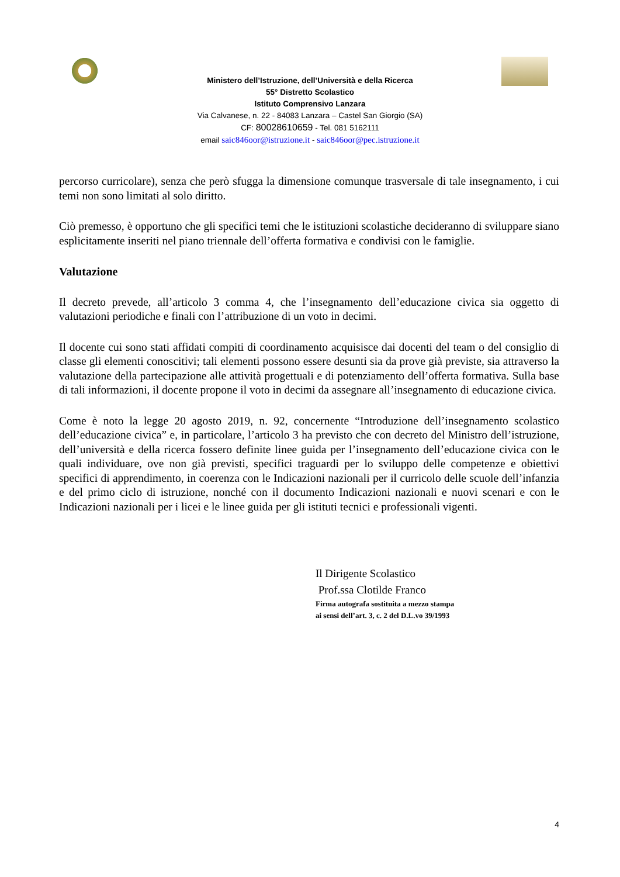Ministero dell’Istruzione, dell’Università e della Ricerca
55° Distretto Scolastico
Istituto Comprensivo Lanzara
Via Calvanese, n. 22 - 84083 Lanzara – Castel San Giorgio (SA)
CF: 80028610659 - Tel. 081 5162111
email saic846oor@istruzione.it - saic846oor@pec.istruzione.it
percorso curricolare), senza che però sfugga la dimensione comunque trasversale di tale insegnamento, i cui temi non sono limitati al solo diritto.
Ciò premesso, è opportuno che gli specifici temi che le istituzioni scolastiche decideranno di sviluppare siano esplicitamente inseriti nel piano triennale dell’offerta formativa e condivisi con le famiglie.
Valutazione
Il decreto prevede, all’articolo 3 comma 4, che l’insegnamento dell’educazione civica sia oggetto di valutazioni periodiche e finali con l’attribuzione di un voto in decimi.
Il docente cui sono stati affidati compiti di coordinamento acquisisce dai docenti del team o del consiglio di classe gli elementi conoscitivi; tali elementi possono essere desunti sia da prove già previste, sia attraverso la valutazione della partecipazione alle attività progettuali e di potenziamento dell’offerta formativa. Sulla base di tali informazioni, il docente propone il voto in decimi da assegnare all’insegnamento di educazione civica.
Come è noto la legge 20 agosto 2019, n. 92, concernente “Introduzione dell’insegnamento scolastico dell’educazione civica” e, in particolare, l’articolo 3 ha previsto che con decreto del Ministro dell’istruzione, dell’università e della ricerca fossero definite linee guida per l’insegnamento dell’educazione civica con le quali individuare, ove non già previsti, specifici traguardi per lo sviluppo delle competenze e obiettivi specifici di apprendimento, in coerenza con le Indicazioni nazionali per il curricolo delle scuole dell’infanzia e del primo ciclo di istruzione, nonché con il documento Indicazioni nazionali e nuovi scenari e con le Indicazioni nazionali per i licei e le linee guida per gli istituti tecnici e professionali vigenti.
Il Dirigente Scolastico
Prof.ssa Clotilde Franco
Firma autografa sostituita a mezzo stampa
ai sensi dell’art. 3, c. 2 del D.L.vo 39/1993
4